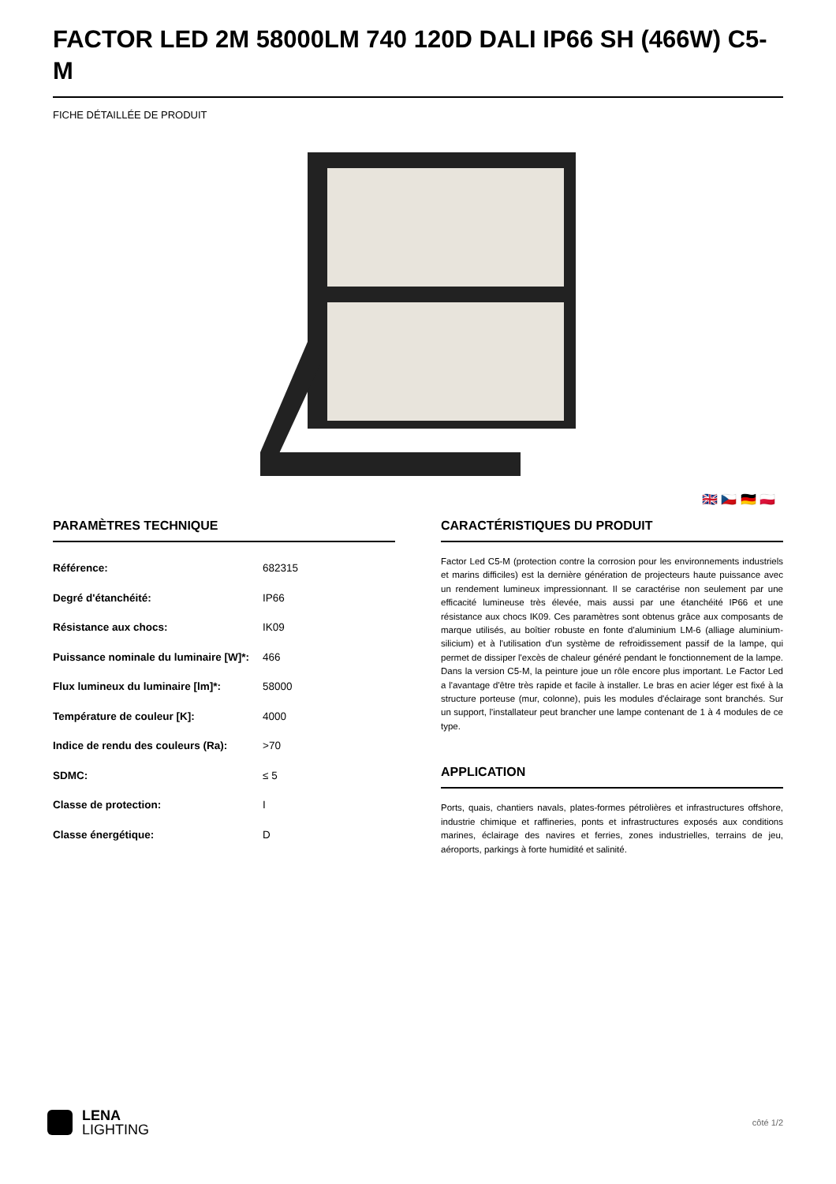FACTOR LED 2M 58000LM 740 120D DALI IP66 SH (466W) C5-M
FICHE DÉTAILLÉE DE PRODUIT
🇬🇧 🇨🇿 🇩🇪 🇵🇱
PARAMÈTRES TECHNIQUE
| Référence: | 682315 |
| Degré d'étanchéité: | IP66 |
| Résistance aux chocs: | IK09 |
| Puissance nominale du luminaire [W]*: | 466 |
| Flux lumineux du luminaire [lm]*: | 58000 |
| Température de couleur [K]: | 4000 |
| Indice de rendu des couleurs (Ra): | >70 |
| SDMC: | ≤ 5 |
| Classe de protection: | I |
| Classe énergétique: | D |
CARACTÉRISTIQUES DU PRODUIT
Factor Led C5-M (protection contre la corrosion pour les environnements industriels et marins difficiles) est la dernière génération de projecteurs haute puissance avec un rendement lumineux impressionnant. Il se caractérise non seulement par une efficacité lumineuse très élevée, mais aussi par une étanchéité IP66 et une résistance aux chocs IK09. Ces paramètres sont obtenus grâce aux composants de marque utilisés, au boîtier robuste en fonte d'aluminium LM-6 (alliage aluminium-silicium) et à l'utilisation d'un système de refroidissement passif de la lampe, qui permet de dissiper l'excès de chaleur généré pendant le fonctionnement de la lampe. Dans la version C5-M, la peinture joue un rôle encore plus important. Le Factor Led a l'avantage d'être très rapide et facile à installer. Le bras en acier léger est fixé à la structure porteuse (mur, colonne), puis les modules d'éclairage sont branchés. Sur un support, l'installateur peut brancher une lampe contenant de 1 à 4 modules de ce type.
APPLICATION
Ports, quais, chantiers navals, plates-formes pétrolières et infrastructures offshore, industrie chimique et raffineries, ponts et infrastructures exposés aux conditions marines, éclairage des navires et ferries, zones industrielles, terrains de jeu, aéroports, parkings à forte humidité et salinité.
LENA
LIGHTING
côté 1/2